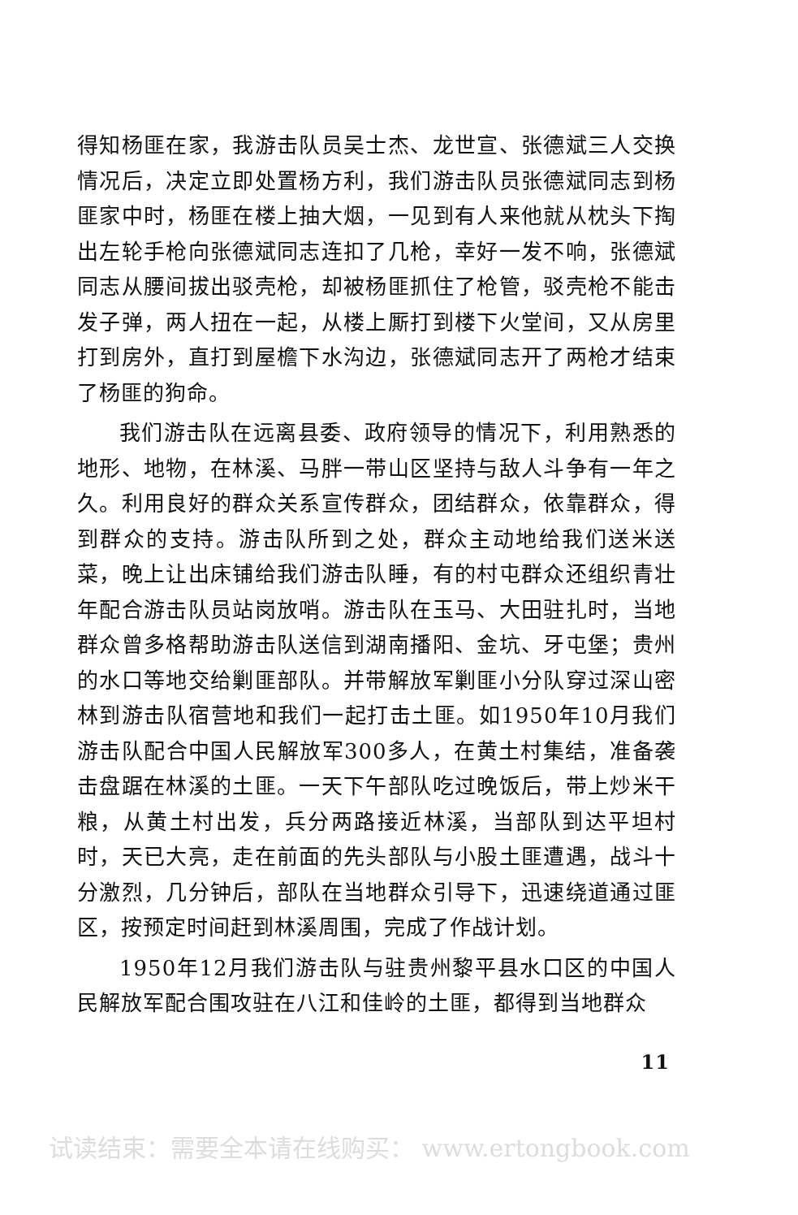得知杨匪在家，我游击队员吴士杰、龙世宣、张德斌三人交换情况后，决定立即处置杨方利，我们游击队员张德斌同志到杨匪家中时，杨匪在楼上抽大烟，一见到有人来他就从枕头下掏出左轮手枪向张德斌同志连扣了几枪，幸好一发不响，张德斌同志从腰间拔出驳壳枪，却被杨匪抓住了枪管，驳壳枪不能击发子弹，两人扭在一起，从楼上厮打到楼下火堂间，又从房里打到房外，直打到屋檐下水沟边，张德斌同志开了两枪才结束了杨匪的狗命。
我们游击队在远离县委、政府领导的情况下，利用熟悉的地形、地物，在林溪、马胖一带山区坚持与敌人斗争有一年之久。利用良好的群众关系宣传群众，团结群众，依靠群众，得到群众的支持。游击队所到之处，群众主动地给我们送米送菜，晚上让出床铺给我们游击队睡，有的村屯群众还组织青壮年配合游击队员站岗放哨。游击队在玉马、大田驻扎时，当地群众曾多格帮助游击队送信到湖南播阳、金坑、牙屯堡；贵州的水口等地交给剿匪部队。并带解放军剿匪小分队穿过深山密林到游击队宿营地和我们一起打击土匪。如1950年10月我们游击队配合中国人民解放军300多人，在黄土村集结，准备袭击盘踞在林溪的土匪。一天下午部队吃过晚饭后，带上炒米干粮，从黄土村出发，兵分两路接近林溪，当部队到达平坦村时，天已大亮，走在前面的先头部队与小股土匪遭遇，战斗十分激烈，几分钟后，部队在当地群众引导下，迅速绕道通过匪区，按预定时间赶到林溪周围，完成了作战计划。
1950年12月我们游击队与驻贵州黎平县水口区的中国人民解放军配合围攻驻在八江和佳岭的土匪，都得到当地群众
11
试读结束：需要全本请在线购买： www.ertongbook.com